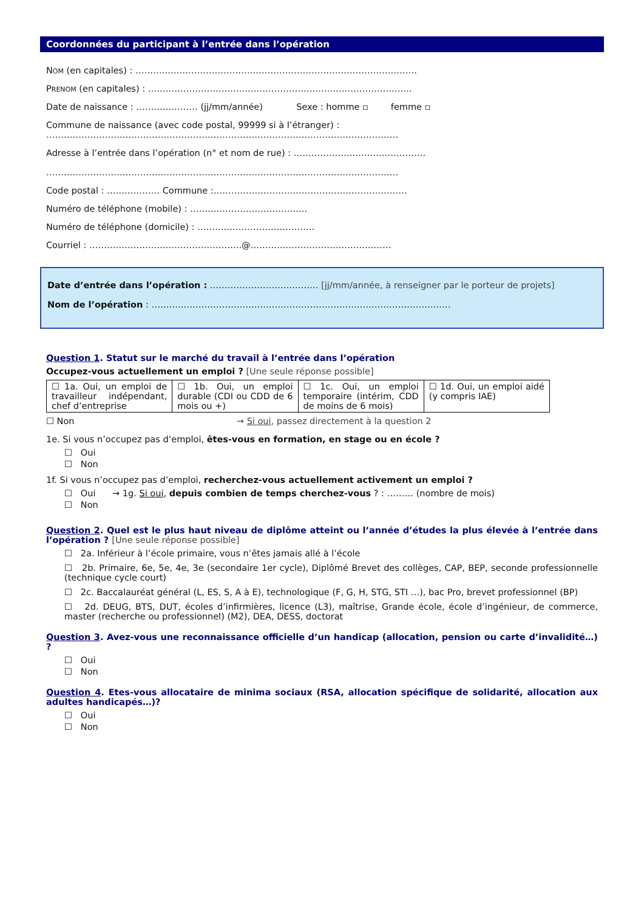Coordonnées du participant à l’entrée dans l’opération
NOM (en capitales) : ……………………………………………………………………………………
PRENOM (en capitales) : ………………………………………………………………………………
Date de naissance : ………………… (jj/mm/année) Sexe : homme ▫ femme ▫
Commune de naissance (avec code postal, 99999 si à l’étranger) :
…………………………………………………………………………………………………………
Adresse à l’entrée dans l’opération (n° et nom de rue) : ………………………………………
…………………………………………………………………………………………………………
Code postal : ……………… Commune :…………………………………………………………
Numéro de téléphone (mobile) : ………………………………….
Numéro de téléphone (domicile) : ………………………………….
Courriel : …………………………………………….@…………………………………………
Date d’entrée dans l’opération : ………………………………. [jj/mm/année, à renseigner par le porteur de projets]
Nom de l’opération : …………………………………………………………………………………………
Question 1. Statut sur le marché du travail à l’entrée dans l’opération
Occupez-vous actuellement un emploi ? [Une seule réponse possible]
| ☐ 1a. Oui, un emploi de travailleur indépendant, chef d’entreprise | ☐ 1b. Oui, un emploi durable (CDI ou CDD de 6 mois ou +) | ☐ 1c. Oui, un emploi temporaire (intérim, CDD de moins de 6 mois) | ☐ 1d. Oui, un emploi aidé (y compris IAE) |
☐ Non → Si oui, passez directement à la question 2
1e. Si vous n’occupez pas d’emploi, êtes-vous en formation, en stage ou en école ?
☐ Oui
☐ Non
1f. Si vous n’occupez pas d’emploi, recherchez-vous actuellement activement un emploi ?
☐ Oui → 1g. Si oui, depuis combien de temps cherchez-vous ? : ……… (nombre de mois)
☐ Non
Question 2. Quel est le plus haut niveau de diplôme atteint ou l’année d’études la plus élevée à l’entrée dans l’opération ? [Une seule réponse possible]
☐ 2a. Inférieur à l’école primaire, vous n’êtes jamais allé à l’école
☐ 2b. Primaire, 6e, 5e, 4e, 3e (secondaire 1er cycle), Diplômé Brevet des collèges, CAP, BEP, seconde professionnelle (technique cycle court)
☐ 2c. Baccalauréat général (L, ES, S, A à E), technologique (F, G, H, STG, STI …), bac Pro, brevet professionnel (BP)
☐ 2d. DEUG, BTS, DUT, écoles d’infirmières, licence (L3), maîtrise, Grande école, école d’ingénieur, de commerce, master (recherche ou professionnel) (M2), DEA, DESS, doctorat
Question 3. Avez-vous une reconnaissance officielle d’un handicap (allocation, pension ou carte d’invalidité…) ?
☐ Oui
☐ Non
Question 4. Etes-vous allocataire de minima sociaux (RSA, allocation spécifique de solidarité, allocation aux adultes handicapés…)?
☐ Oui
☐ Non